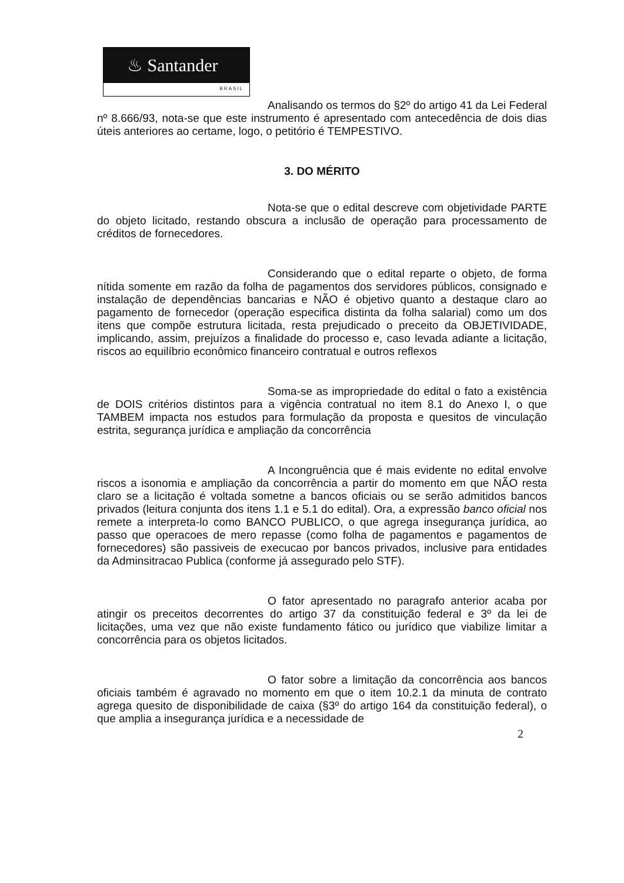♨ Santander
BRASIL
Analisando os termos do §2º do artigo 41 da Lei Federal nº 8.666/93, nota-se que este instrumento é apresentado com antecedência de dois dias úteis anteriores ao certame, logo, o petitório é TEMPESTIVO.
3. DO MÉRITO
Nota-se que o edital descreve com objetividade PARTE do objeto licitado, restando obscura a inclusão de operação para processamento de créditos de fornecedores.
Considerando que o edital reparte o objeto, de forma nítida somente em razão da folha de pagamentos dos servidores públicos, consignado e instalação de dependências bancarias e NÃO é objetivo quanto a destaque claro ao pagamento de fornecedor (operação especifica distinta da folha salarial) como um dos itens que compõe estrutura licitada, resta prejudicado o preceito da OBJETIVIDADE, implicando, assim, prejuízos a finalidade do processo e, caso levada adiante a licitação, riscos ao equilíbrio econômico financeiro contratual e outros reflexos
Soma-se as impropriedade do edital o fato a existência de DOIS critérios distintos para a vigência contratual no item 8.1 do Anexo I, o que TAMBEM impacta nos estudos para formulação da proposta e quesitos de vinculação estrita, segurança jurídica e ampliação da concorrência
A Incongruência que é mais evidente no edital envolve riscos a isonomia e ampliação da concorrência a partir do momento em que NÃO resta claro se a licitação é voltada sometne a bancos oficiais ou se serão admitidos bancos privados (leitura conjunta dos itens 1.1 e 5.1 do edital). Ora, a expressão banco oficial nos remete a interpreta-lo como BANCO PUBLICO, o que agrega insegurança jurídica, ao passo que operacoes de mero repasse (como folha de pagamentos e pagamentos de fornecedores) são passiveis de execucao por bancos privados, inclusive para entidades da Adminsitracao Publica (conforme já assegurado pelo STF).
O fator apresentado no paragrafo anterior acaba por atingir os preceitos decorrentes do artigo 37 da constituição federal e 3º da lei de licitações, uma vez que não existe fundamento fático ou jurídico que viabilize limitar a concorrência para os objetos licitados.
O fator sobre a limitação da concorrência aos bancos oficiais também é agravado no momento em que o item 10.2.1 da minuta de contrato agrega quesito de disponibilidade de caixa (§3º do artigo 164 da constituição federal), o que amplia a insegurança jurídica e a necessidade de
2